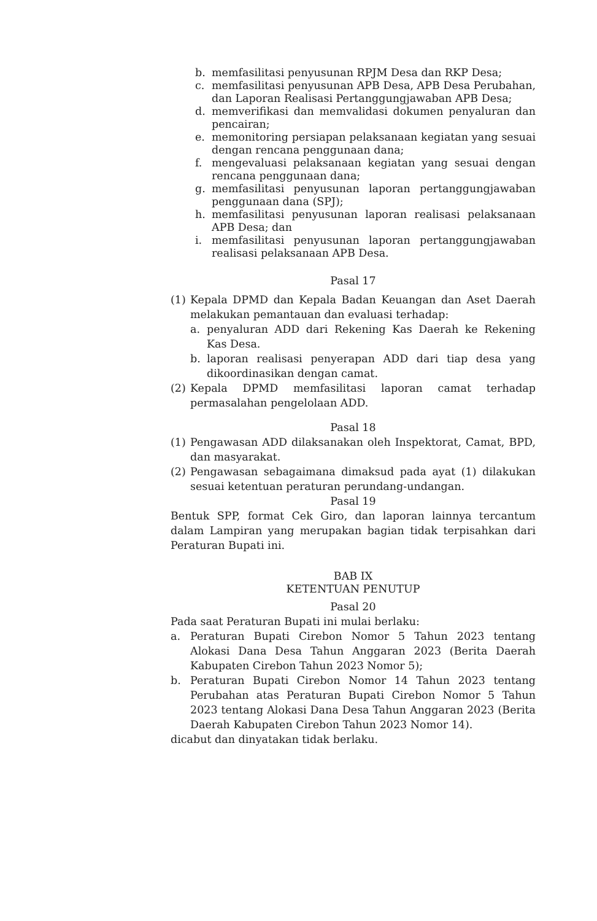b. memfasilitasi penyusunan RPJM Desa dan RKP Desa;
c. memfasilitasi penyusunan APB Desa, APB Desa Perubahan, dan Laporan Realisasi Pertanggungjawaban APB Desa;
d. memverifikasi dan memvalidasi dokumen penyaluran dan pencairan;
e. memonitoring persiapan pelaksanaan kegiatan yang sesuai dengan rencana penggunaan dana;
f. mengevaluasi pelaksanaan kegiatan yang sesuai dengan rencana penggunaan dana;
g. memfasilitasi penyusunan laporan pertanggungjawaban penggunaan dana (SPJ);
h. memfasilitasi penyusunan laporan realisasi pelaksanaan APB Desa; dan
i. memfasilitasi penyusunan laporan pertanggungjawaban realisasi pelaksanaan APB Desa.
Pasal 17
(1) Kepala DPMD dan Kepala Badan Keuangan dan Aset Daerah melakukan pemantauan dan evaluasi terhadap:
a. penyaluran ADD dari Rekening Kas Daerah ke Rekening Kas Desa.
b. laporan realisasi penyerapan ADD dari tiap desa yang dikoordinasikan dengan camat.
(2) Kepala DPMD memfasilitasi laporan camat terhadap permasalahan pengelolaan ADD.
Pasal 18
(1) Pengawasan ADD dilaksanakan oleh Inspektorat, Camat, BPD, dan masyarakat.
(2) Pengawasan sebagaimana dimaksud pada ayat (1) dilakukan sesuai ketentuan peraturan perundang-undangan.
Pasal 19
Bentuk SPP, format Cek Giro, dan laporan lainnya tercantum dalam Lampiran yang merupakan bagian tidak terpisahkan dari Peraturan Bupati ini.
BAB IX
KETENTUAN PENUTUP
Pasal 20
Pada saat Peraturan Bupati ini mulai berlaku:
a. Peraturan Bupati Cirebon Nomor 5 Tahun 2023 tentang Alokasi Dana Desa Tahun Anggaran 2023 (Berita Daerah Kabupaten Cirebon Tahun 2023 Nomor 5);
b. Peraturan Bupati Cirebon Nomor 14 Tahun 2023 tentang Perubahan atas Peraturan Bupati Cirebon Nomor 5 Tahun 2023 tentang Alokasi Dana Desa Tahun Anggaran 2023 (Berita Daerah Kabupaten Cirebon Tahun 2023 Nomor 14).
dicabut dan dinyatakan tidak berlaku.